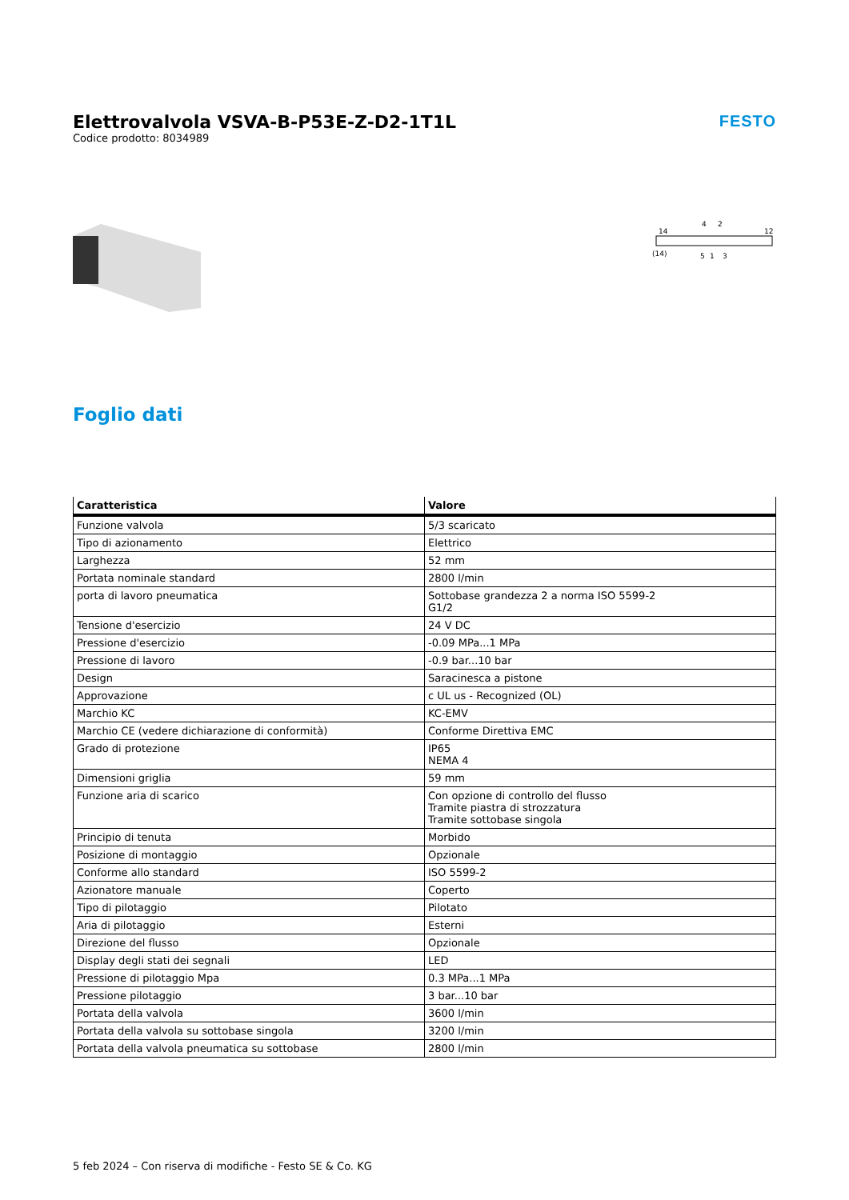Elettrovalvola VSVA-B-P53E-Z-D2-1T1L
Codice prodotto: 8034989
FESTO
14
12
(14)
4
2
5
1
3
Foglio dati
| Caratteristica | Valore |
| --- | --- |
| Funzione valvola | 5/3 scaricato |
| Tipo di azionamento | Elettrico |
| Larghezza | 52 mm |
| Portata nominale standard | 2800 l/min |
| porta di lavoro pneumatica | Sottobase grandezza 2 a norma ISO 5599-2 G1/2 |
| Tensione d'esercizio | 24 V DC |
| Pressione d'esercizio | -0.09 MPa...1 MPa |
| Pressione di lavoro | -0.9 bar...10 bar |
| Design | Saracinesca a pistone |
| Approvazione | c UL us - Recognized (OL) |
| Marchio KC | KC-EMV |
| Marchio CE (vedere dichiarazione di conformità) | Conforme Direttiva EMC |
| Grado di protezione | IP65 NEMA 4 |
| Dimensioni griglia | 59 mm |
| Funzione aria di scarico | Con opzione di controllo del flusso Tramite piastra di strozzatura Tramite sottobase singola |
| Principio di tenuta | Morbido |
| Posizione di montaggio | Opzionale |
| Conforme allo standard | ISO 5599-2 |
| Azionatore manuale | Coperto |
| Tipo di pilotaggio | Pilotato |
| Aria di pilotaggio | Esterni |
| Direzione del flusso | Opzionale |
| Display degli stati dei segnali | LED |
| Pressione di pilotaggio Mpa | 0.3 MPa...1 MPa |
| Pressione pilotaggio | 3 bar...10 bar |
| Portata della valvola | 3600 l/min |
| Portata della valvola su sottobase singola | 3200 l/min |
| Portata della valvola pneumatica su sottobase | 2800 l/min |
5 feb 2024 – Con riserva di modifiche - Festo SE & Co. KG